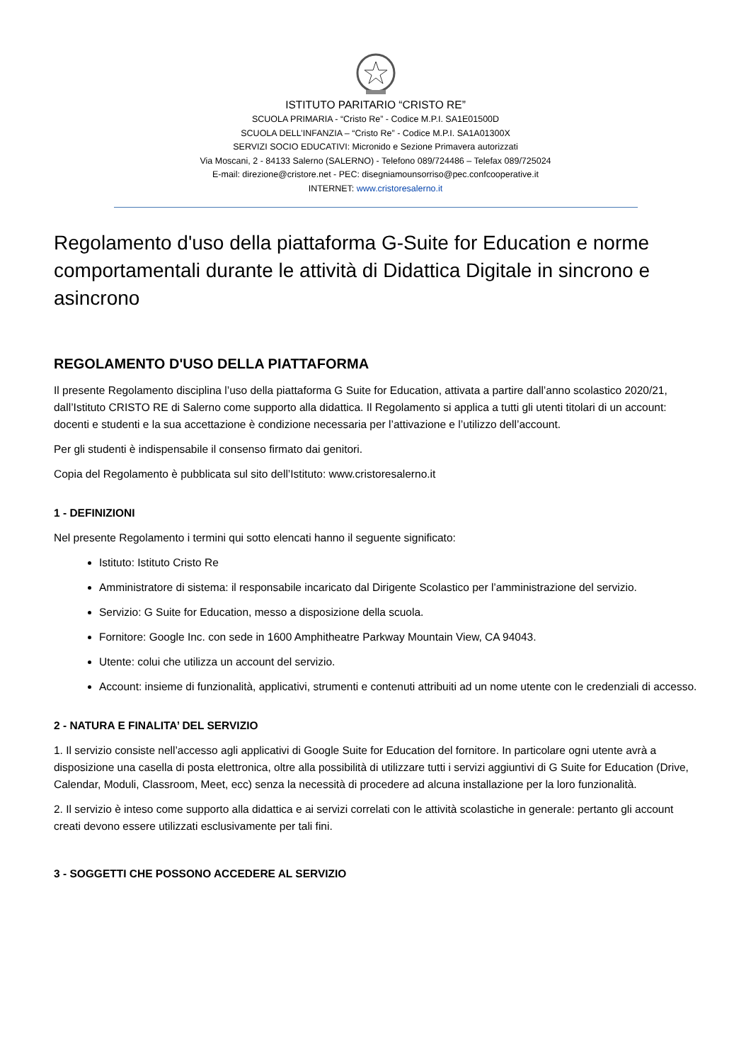ISTITUTO PARITARIO “CRISTO RE”
SCUOLA PRIMARIA - “Cristo Re” - Codice M.P.I. SA1E01500D
SCUOLA DELL’INFANZIA – “Cristo Re” - Codice M.P.I. SA1A01300X
SERVIZI SOCIO EDUCATIVI: Micronido e Sezione Primavera autorizzati
Via Moscani, 2 - 84133 Salerno (SALERNO) - Telefono 089/724486 – Telefax 089/725024
E-mail: direzione@cristore.net - PEC: disegniamounsorriso@pec.confcooperative.it
INTERNET: www.cristoresalerno.it
Regolamento d'uso della piattaforma G-Suite for Education e norme comportamentali durante le attività di Didattica Digitale in sincrono e asincrono
REGOLAMENTO D'USO DELLA PIATTAFORMA
Il presente Regolamento disciplina l’uso della piattaforma G Suite for Education, attivata a partire dall’anno scolastico 2020/21, dall’Istituto CRISTO RE di Salerno come supporto alla didattica. Il Regolamento si applica a tutti gli utenti titolari di un account: docenti e studenti e la sua accettazione è condizione necessaria per l’attivazione e l’utilizzo dell’account.
Per gli studenti è indispensabile il consenso firmato dai genitori.
Copia del Regolamento è pubblicata sul sito dell’Istituto: www.cristoresalerno.it
1 - DEFINIZIONI
Nel presente Regolamento i termini qui sotto elencati hanno il seguente significato:
Istituto: Istituto Cristo Re
Amministratore di sistema: il responsabile incaricato dal Dirigente Scolastico per l’amministrazione del servizio.
Servizio: G Suite for Education, messo a disposizione della scuola.
Fornitore: Google Inc. con sede in 1600 Amphitheatre Parkway Mountain View, CA 94043.
Utente: colui che utilizza un account del servizio.
Account: insieme di funzionalità, applicativi, strumenti e contenuti attribuiti ad un nome utente con le credenziali di accesso.
2 - NATURA E FINALITA’ DEL SERVIZIO
1. Il servizio consiste nell’accesso agli applicativi di Google Suite for Education del fornitore. In particolare ogni utente avrà a disposizione una casella di posta elettronica, oltre alla possibilità di utilizzare tutti i servizi aggiuntivi di G Suite for Education (Drive, Calendar, Moduli, Classroom, Meet, ecc) senza la necessità di procedere ad alcuna installazione per la loro funzionalità.
2. Il servizio è inteso come supporto alla didattica e ai servizi correlati con le attività scolastiche in generale: pertanto gli account creati devono essere utilizzati esclusivamente per tali fini.
3 - SOGGETTI CHE POSSONO ACCEDERE AL SERVIZIO